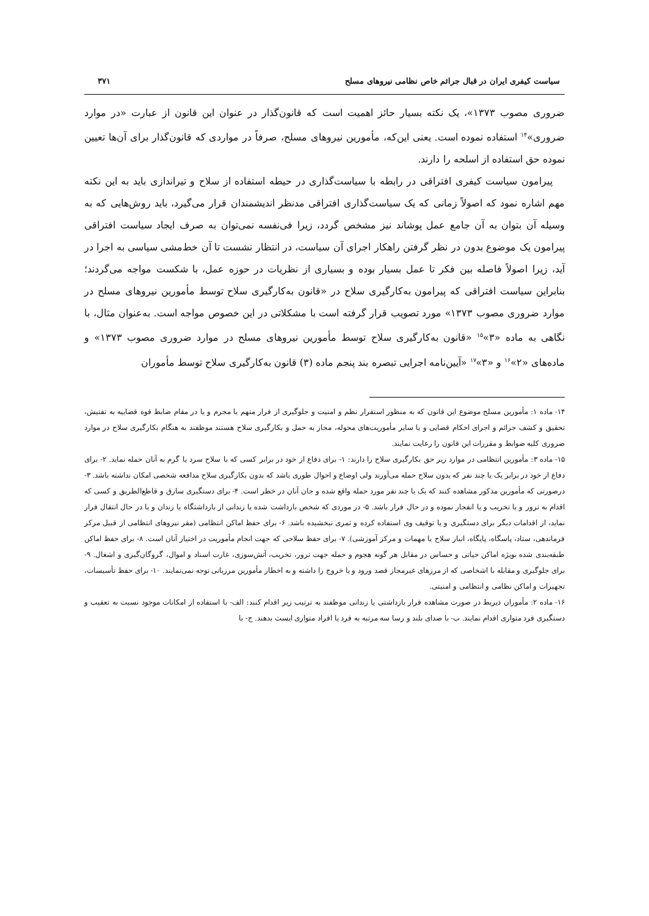سیاست کیفری ایران در قبال جرائم خاص نظامی نیروهای مسلح ۳۷۱
ضروری مصوب ۱۳۷۳»، یک نکته بسیار حائز اهمیت است که قانون‌گذار در عنوان این قانون از عبارت «در موارد ضروری»<sup>۱۴</sup> استفاده نموده است. یعنی این‌که، مأمورین نیروهای مسلح، صرفاً در مواردی که قانون‌گذار برای آن‌ها تعیین نموده حق استفاده از اسلحه را دارند.
پیرامون سیاست کیفری افتراقی در رابطه با سیاست‌گذاری در حیطه استفاده از سلاح و تیراندازی باید به این نکته مهم اشاره نمود که اصولاً زمانی که یک سیاست‌گذاری افتراقی مدنظر اندیشمندان قرار می‌گیرد، باید روش‌هایی که به وسیله آن بتوان به آن جامع عمل پوشاند نیز مشخص گردد، زیرا فی‌نفسه نمی‌توان به صرف ایجاد سیاست افتراقی پیرامون یک موضوع بدون در نظر گرفتن راهکار اجرای آن سیاست، در انتظار نشست تا آن خط‌مشی سیاسی به اجرا در آید، زیرا اصولاً فاصله بین فکر تا عمل بسیار بوده و بسیاری از نظریات در حوزه عمل، با شکست مواجه می‌گردند؛ بنابراین سیاست افتراقی که پیرامون به‌کارگیری سلاح در «قانون به‌کارگیری سلاح توسط مأمورین نیروهای مسلح در موارد ضروری مصوب ۱۳۷۳» مورد تصویب قرار گرفته است با مشکلاتی در این خصوص مواجه است. به‌عنوان مثال، با نگاهی به ماده «۳»<sup>۱۵</sup> «قانون به‌کارگیری سلاح توسط مأمورین نیروهای مسلح در موارد ضروری مصوب ۱۳۷۳» و ماده‌های «۲»<sup>۱۶</sup> و «۳»<sup>۱۷</sup> «آیین‌نامه اجرایی تبصره بند پنجم ماده (۳) قانون به‌کارگیری سلاح توسط مأموران
۱۴- ماده ۱: مأمورین مسلح موضوع این قانون که به منظور استقرار نظم و امنیت و جلوگیری از فرار متهم یا مجرم و یا در مقام ضابط قوه قضاییه به تفتیش، تحقیق و کشف جرائم و اجرای احکام قضایی و یا سایر مأموریت‌های محوله، مجاز به حمل و بکارگیری سلاح هستند موظفند به هنگام بکارگیری سلاح در موارد ضروری کلیه ضوابط و مقررات این قانون را رعایت نمایند.
۱۵- ماده ۳: مأمورین انتظامی در موارد زیر حق بکارگیری سلاح را دارند: ۱- برای دفاع از خود در برابر کسی که با سلاح سرد یا گرم به آنان حمله نماید. ۲- برای دفاع از خود در برابر یک یا چند نفر که بدون سلاح حمله می‌آورند ولی اوضاع و احوال طوری باشد که بدون بکارگیری سلاح مدافعه شخصی امکان نداشته باشد. ۳- درصورتی که مأمورین مذکور مشاهده کنند که یک یا چند نفر مورد حمله واقع شده و جان آنان در خطر است. ۴- برای دستگیری سارق و قاطع‌الطریق و کسی که اقدام به ترور و یا تخریب و یا انفجار نموده و در حال فرار باشد. ۵- در موردی که شخص بازداشت شده یا زندانی از بازداشتگاه یا زندان و یا در حال انتقال فرار نماید، از اقدامات دیگر برای دستگیری و یا توقیف وی استفاده کرده و ثمری نبخشیده باشد. ۶- برای حفظ اماکن انتظامی (مقر نیروهای انتظامی از قبیل مرکز فرماندهی، ستاد، پاسگاه، پایگاه، انبار سلاح یا مهمات و مرکز آموزشی). ۷- برای حفظ سلاحی که جهت انجام مأموریت در اختیار آنان است. ۸- برای حفظ اماکن طبقه‌بندی شده بویژه اماکن حیاتی و حساس در مقابل هر گونه هجوم و حمله جهت ترور، تخریب، آتش‌سوزی، غارت اسناد و اموال، گروگان‌گیری و اشغال. ۹- برای جلوگیری و مقابله با اشخاصی که از مرزهای غیرمجاز قصد ورود و یا خروج را داشته و به اخطار مأمورین مرزبانی توجه نمی‌نمایند. ۱۰- برای حفظ تأسیسات، تجهیزات و اماکن نظامی و انتظامی و امنیتی.
۱۶- ماده ۲: مأموران ذیربط در صورت مشاهده فرار بازداشتی یا زندانی موظفند به ترتیب زیر اقدام کنند: الف- با استفاده از امکانات موجود نسبت به تعقیب و دستگیری فرد متواری اقدام نمایند. ب- با صدای بلند و رسا سه مرتبه به فرد یا افراد متواری ایست بدهند. ج- با